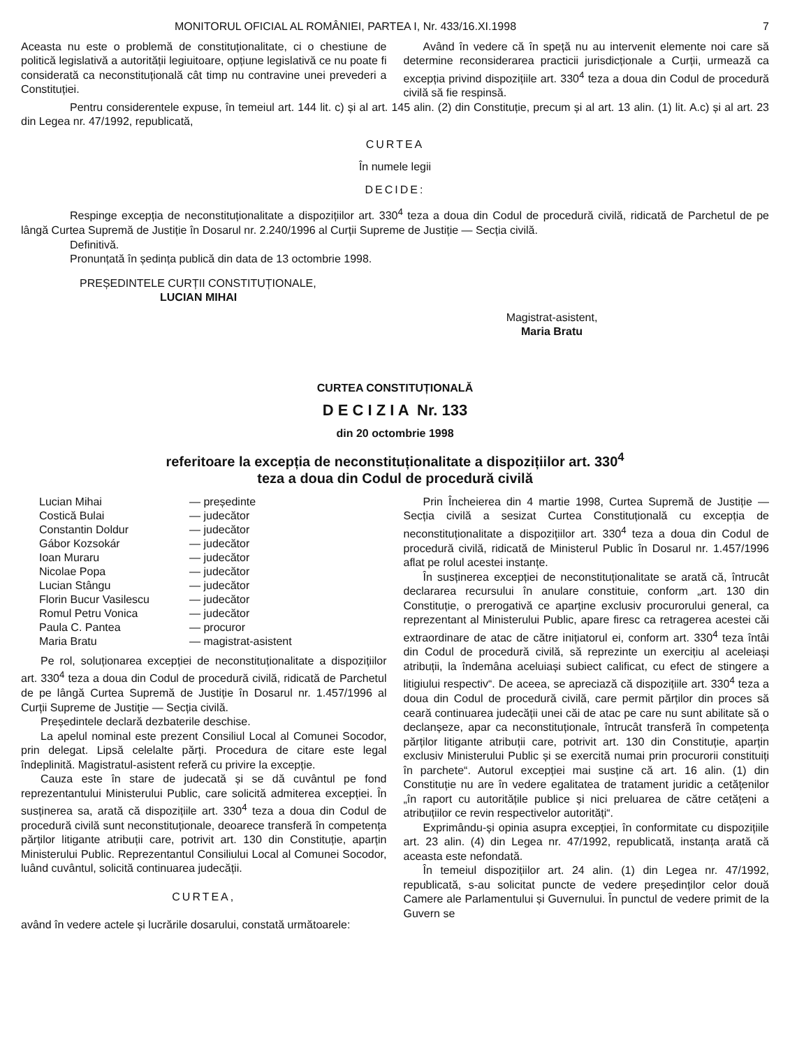MONITORUL OFICIAL AL ROMÂNIEI, PARTEA I, Nr. 433/16.XI.1998 7
Aceasta nu este o problemă de constituționalitate, ci o chestiune de politică legislativă a autorității legiuitoare, opțiune legislativă ce nu poate fi considerată ca neconstituțională cât timp nu contravine unei prevederi a Constituției.
Având în vedere că în speță nu au intervenit elemente noi care să determine reconsiderarea practicii jurisdicționale a Curții, urmează ca excepția privind dispozițiile art. 330<sup>4</sup> teza a doua din Codul de procedură civilă să fie respinsă.
Pentru considerentele expuse, în temeiul art. 144 lit. c) și al art. 145 alin. (2) din Constituție, precum și al art. 13 alin. (1) lit. A.c) și al art. 23 din Legea nr. 47/1992, republicată,
CURTEA
În numele legii
DECIDE:
Respinge excepția de neconstituționalitate a dispozițiilor art. 330<sup>4</sup> teza a doua din Codul de procedură civilă, ridicată de Parchetul de pe lângă Curtea Supremă de Justiție în Dosarul nr. 2.240/1996 al Curții Supreme de Justiție — Secția civilă.
Definitivă.
Pronunțată în ședința publică din data de 13 octombrie 1998.
PREȘEDINTELE CURȚII CONSTITUȚIONALE,
LUCIAN MIHAI
Magistrat-asistent,
Maria Bratu
CURTEA CONSTITUȚIONALĂ
D E C I Z I A Nr. 133
din 20 octombrie 1998
referitoare la excepția de neconstituționalitate a dispozițiilor art. 330<sup>4</sup>
teza a doua din Codul de procedură civilă
| Lucian Mihai | — președinte |
| Costică Bulai | — judecător |
| Constantin Doldur | — judecător |
| Gábor Kozsokár | — judecător |
| Ioan Muraru | — judecător |
| Nicolae Popa | — judecător |
| Lucian Stângu | — judecător |
| Florin Bucur Vasilescu | — judecător |
| Romul Petru Vonica | — judecător |
| Paula C. Pantea | — procuror |
| Maria Bratu | — magistrat-asistent |
Pe rol, soluționarea excepției de neconstituționalitate a dispozițiilor art. 330<sup>4</sup> teza a doua din Codul de procedură civilă, ridicată de Parchetul de pe lângă Curtea Supremă de Justiție în Dosarul nr. 1.457/1996 al Curții Supreme de Justiție — Secția civilă.
Președintele declară dezbaterile deschise.
La apelul nominal este prezent Consiliul Local al Comunei Socodor, prin delegat. Lipsă celelalte părți. Procedura de citare este legal îndeplinită. Magistratul-asistent referă cu privire la excepție.
Cauza este în stare de judecată și se dă cuvântul pe fond reprezentantului Ministerului Public, care solicită admiterea excepției. În susținerea sa, arată că dispozițiile art. 330<sup>4</sup> teza a doua din Codul de procedură civilă sunt neconstituționale, deoarece transferă în competența părților litigante atribuții care, potrivit art. 130 din Constituție, aparțin Ministerului Public. Reprezentantul Consiliului Local al Comunei Socodor, luând cuvântul, solicită continuarea judecății.
CURTEA,
având în vedere actele și lucrările dosarului, constată următoarele:
Prin Încheierea din 4 martie 1998, Curtea Supremă de Justiție — Secția civilă a sesizat Curtea Constituțională cu excepția de neconstituționalitate a dispozițiilor art. 330<sup>4</sup> teza a doua din Codul de procedură civilă, ridicată de Ministerul Public în Dosarul nr. 1.457/1996 aflat pe rolul acestei instanțe.
În susținerea excepției de neconstituționalitate se arată că, întrucât declararea recursului în anulare constituie, conform „art. 130 din Constituție, o prerogativă ce aparține exclusiv procurorului general, ca reprezentant al Ministerului Public, apare firesc ca retragerea acestei căi extraordinare de atac de către inițiatorul ei, conform art. 330<sup>4</sup> teza întâi din Codul de procedură civilă, să reprezinte un exercițiu al aceleiași atribuții, la îndemâna aceluiași subiect calificat, cu efect de stingere a litigiului respectiv“. De aceea, se apreciază că dispozițiile art. 330<sup>4</sup> teza a doua din Codul de procedură civilă, care permit părților din proces să ceară continuarea judecății unei căi de atac pe care nu sunt abilitate să o declanșeze, apar ca neconstituționale, întrucât transferă în competența părților litigante atribuții care, potrivit art. 130 din Constituție, aparțin exclusiv Ministerului Public și se exercită numai prin procurorii constituiți în parchete“. Autorul excepției mai susține că art. 16 alin. (1) din Constituție nu are în vedere egalitatea de tratament juridic a cetățenilor „în raport cu autoritățile publice și nici preluarea de către cetățeni a atribuțiilor ce revin respectivelor autorități“.
Exprimându-și opinia asupra excepției, în conformitate cu dispozițiile art. 23 alin. (4) din Legea nr. 47/1992, republicată, instanța arată că aceasta este nefondată.
În temeiul dispozițiilor art. 24 alin. (1) din Legea nr. 47/1992, republicată, s-au solicitat puncte de vedere președinților celor două Camere ale Parlamentului și Guvernului. În punctul de vedere primit de la Guvern se